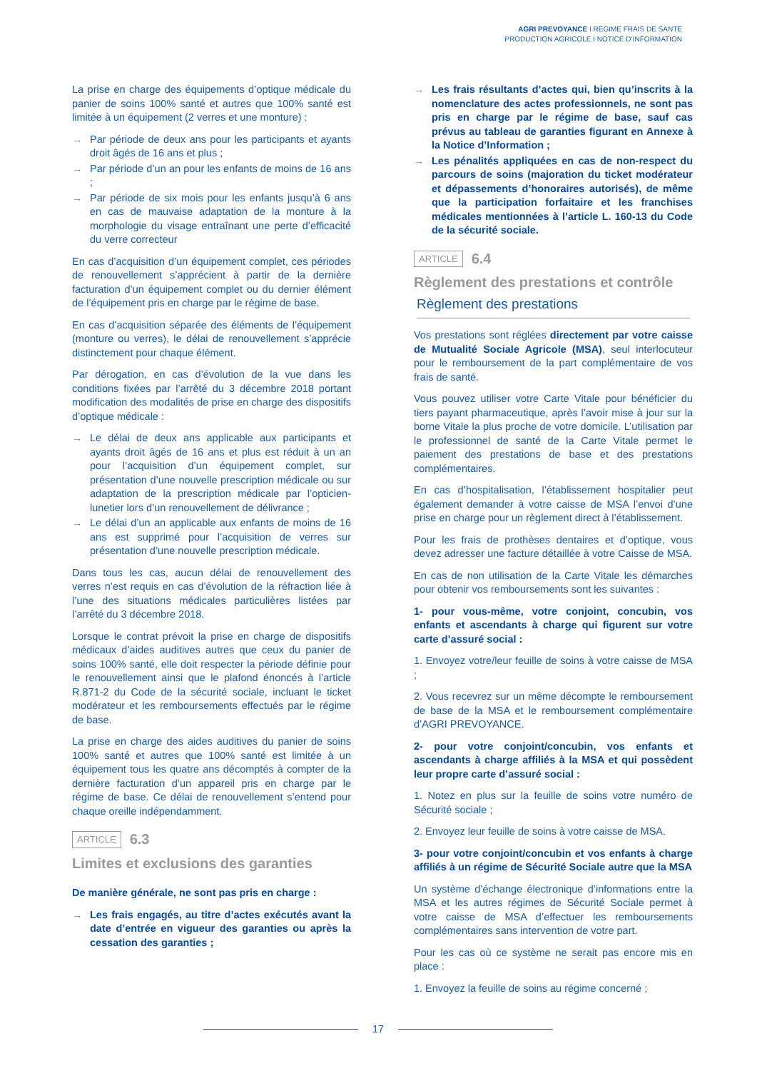AGRI PREVOYANCE I REGIME FRAIS DE SANTE
PRODUCTION AGRICOLE I NOTICE D’INFORMATION
La prise en charge des équipements d’optique médicale du panier de soins 100% santé et autres que 100% santé est limitée à un équipement (2 verres et une monture) :
→ Par période de deux ans pour les participants et ayants droit âgés de 16 ans et plus ;
→ Par période d’un an pour les enfants de moins de 16 ans ;
→ Par période de six mois pour les enfants jusqu’à 6 ans en cas de mauvaise adaptation de la monture à la morphologie du visage entraînant une perte d’efficacité du verre correcteur
En cas d’acquisition d’un équipement complet, ces périodes de renouvellement s’apprécient à partir de la dernière facturation d’un équipement complet ou du dernier élément de l’équipement pris en charge par le régime de base.
En cas d’acquisition séparée des éléments de l’équipement (monture ou verres), le délai de renouvellement s’apprécie distinctement pour chaque élément.
Par dérogation, en cas d’évolution de la vue dans les conditions fixées par l’arrêté du 3 décembre 2018 portant modification des modalités de prise en charge des dispositifs d’optique médicale :
→ Le délai de deux ans applicable aux participants et ayants droit âgés de 16 ans et plus est réduit à un an pour l’acquisition d’un équipement complet, sur présentation d’une nouvelle prescription médicale ou sur adaptation de la prescription médicale par l’opticien-lunetier lors d’un renouvellement de délivrance ;
→ Le délai d’un an applicable aux enfants de moins de 16 ans est supprimé pour l’acquisition de verres sur présentation d’une nouvelle prescription médicale.
Dans tous les cas, aucun délai de renouvellement des verres n’est requis en cas d’évolution de la réfraction liée à l’une des situations médicales particulières listées par l’arrêté du 3 décembre 2018.
Lorsque le contrat prévoit la prise en charge de dispositifs médicaux d’aides auditives autres que ceux du panier de soins 100% santé, elle doit respecter la période définie pour le renouvellement ainsi que le plafond énoncés à l’article R.871-2 du Code de la sécurité sociale, incluant le ticket modérateur et les remboursements effectués par le régime de base.
La prise en charge des aides auditives du panier de soins 100% santé et autres que 100% santé est limitée à un équipement tous les quatre ans décomptés à compter de la dernière facturation d’un appareil pris en charge par le régime de base. Ce délai de renouvellement s’entend pour chaque oreille indépendamment.
ARTICLE 6.3
Limites et exclusions des garanties
De manière générale, ne sont pas pris en charge :
→ Les frais engagés, au titre d’actes exécutés avant la date d’entrée en vigueur des garanties ou après la cessation des garanties ;
→ Les frais résultants d’actes qui, bien qu’inscrits à la nomenclature des actes professionnels, ne sont pas pris en charge par le régime de base, sauf cas prévus au tableau de garanties figurant en Annexe à la Notice d’Information ;
→ Les pénalités appliquées en cas de non-respect du parcours de soins (majoration du ticket modérateur et dépassements d’honoraires autorisés), de même que la participation forfaitaire et les franchises médicales mentionnées à l’article L. 160-13 du Code de la sécurité sociale.
ARTICLE 6.4
Règlement des prestations et contrôle
Règlement des prestations
Vos prestations sont réglées directement par votre caisse de Mutualité Sociale Agricole (MSA), seul interlocuteur pour le remboursement de la part complémentaire de vos frais de santé.
Vous pouvez utiliser votre Carte Vitale pour bénéficier du tiers payant pharmaceutique, après l’avoir mise à jour sur la borne Vitale la plus proche de votre domicile. L’utilisation par le professionnel de santé de la Carte Vitale permet le paiement des prestations de base et des prestations complémentaires.
En cas d’hospitalisation, l’établissement hospitalier peut également demander à votre caisse de MSA l’envoi d’une prise en charge pour un règlement direct à l’établissement.
Pour les frais de prothèses dentaires et d’optique, vous devez adresser une facture détaillée à votre Caisse de MSA.
En cas de non utilisation de la Carte Vitale les démarches pour obtenir vos remboursements sont les suivantes :
1- pour vous-même, votre conjoint, concubin, vos enfants et ascendants à charge qui figurent sur votre carte d’assuré social :
1. Envoyez votre/leur feuille de soins à votre caisse de MSA ;
2. Vous recevrez sur un même décompte le remboursement de base de la MSA et le remboursement complémentaire d’AGRI PREVOYANCE.
2- pour votre conjoint/concubin, vos enfants et ascendants à charge affiliés à la MSA et qui possèdent leur propre carte d’assuré social :
1. Notez en plus sur la feuille de soins votre numéro de Sécurité sociale ;
2. Envoyez leur feuille de soins à votre caisse de MSA.
3- pour votre conjoint/concubin et vos enfants à charge affiliés à un régime de Sécurité Sociale autre que la MSA
Un système d’échange électronique d’informations entre la MSA et les autres régimes de Sécurité Sociale permet à votre caisse de MSA d’effectuer les remboursements complémentaires sans intervention de votre part.
Pour les cas où ce système ne serait pas encore mis en place :
1. Envoyez la feuille de soins au régime concerné ;
17